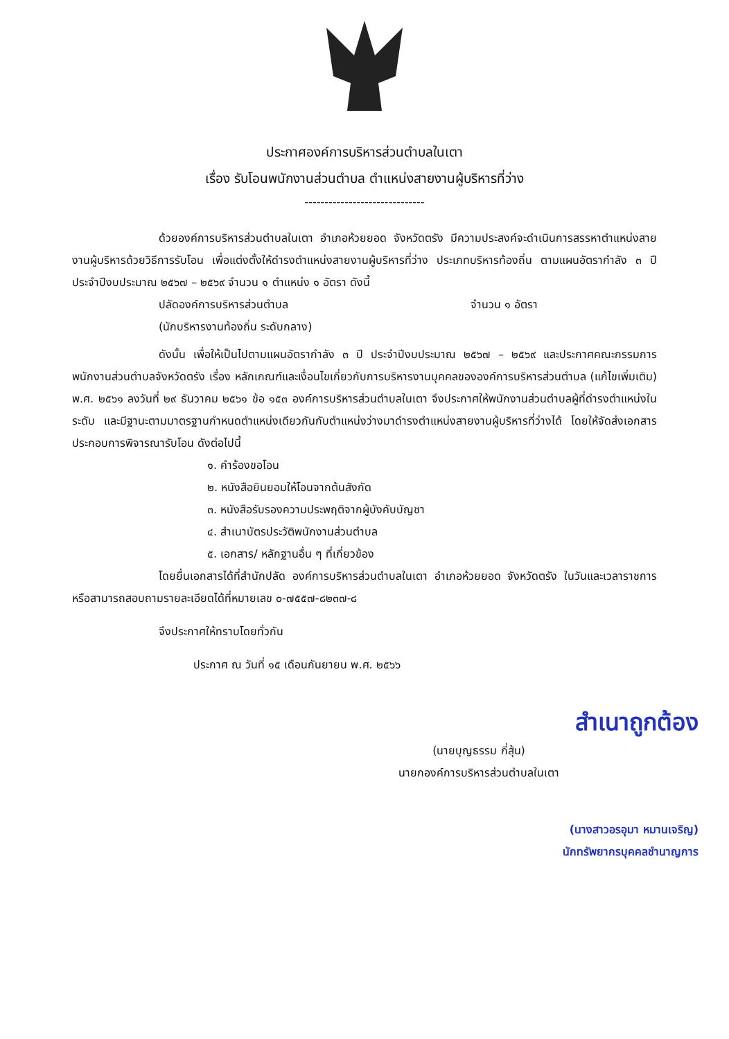ประกาศองค์การบริหารส่วนตำบลในเตา
เรื่อง รับโอนพนักงานส่วนตำบล ตำแหน่งสายงานผู้บริหารที่ว่าง
------------------------------
ด้วยองค์การบริหารส่วนตำบลในเตา อำเภอห้วยยอด จังหวัดตรัง มีความประสงค์จะดำเนินการสรรหาตำแหน่งสายงานผู้บริหารด้วยวิธีการรับโอน เพื่อแต่งตั้งให้ดำรงตำแหน่งสายงานผู้บริหารที่ว่าง ประเภทบริหารท้องถิ่น ตามแผนอัตรากำลัง ๓ ปี ประจำปีงบประมาณ ๒๕๖๗ – ๒๕๖๙ จำนวน ๑ ตำแหน่ง ๑ อัตรา ดังนี้
ปลัดองค์การบริหารส่วนตำบล จำนวน ๑ อัตรา
(นักบริหารงานท้องถิ่น ระดับกลาง)
ดังนั้น เพื่อให้เป็นไปตามแผนอัตรากำลัง ๓ ปี ประจำปีงบประมาณ ๒๕๖๗ – ๒๕๖๙ และประกาศคณะกรรมการพนักงานส่วนตำบลจังหวัดตรัง เรื่อง หลักเกณฑ์และเงื่อนไขเกี่ยวกับการบริหารงานบุคคลขององค์การบริหารส่วนตำบล (แก้ไขเพิ่มเติม) พ.ศ. ๒๕๖๑ ลงวันที่ ๒๙ ธันวาคม ๒๕๖๑ ข้อ ๑๕๓ องค์การบริหารส่วนตำบลในเตา จึงประกาศให้พนักงานส่วนตำบลผู้ที่ดำรงตำแหน่งในระดับ และมีฐานะตามมาตรฐานกำหนดตำแหน่งเดียวกันกับตำแหน่งว่างมาดำรงตำแหน่งสายงานผู้บริหารที่ว่างได้ โดยให้จัดส่งเอกสารประกอบการพิจารณารับโอน ดังต่อไปนี้
๑. คำร้องขอโอน
๒. หนังสือยินยอมให้โอนจากต้นสังกัด
๓. หนังสือรับรองความประพฤติจากผู้บังคับบัญชา
๔. สำเนาบัตรประวัติพนักงานส่วนตำบล
๕. เอกสาร/ หลักฐานอื่น ๆ ที่เกี่ยวข้อง
โดยยื่นเอกสารได้ที่สำนักปลัด องค์การบริหารส่วนตำบลในเตา อำเภอห้วยยอด จังหวัดตรัง ในวันและเวลาราชการ หรือสามารถสอบถามรายละเอียดได้ที่หมายเลข ๐-๗๕๕๗-๘๒๓๗-๘
จึงประกาศให้ทราบโดยทั่วกัน
ประกาศ ณ วันที่ ๑๕ เดือนกันยายน พ.ศ. ๒๕๖๖
สำเนาถูกต้อง
(นายบุญธรรม กี่สุ้น)
นายกองค์การบริหารส่วนตำบลในเตา
(นางสาวอรอุมา หมานเจริญ)
นักทรัพยากรบุคคลชำนาญการ